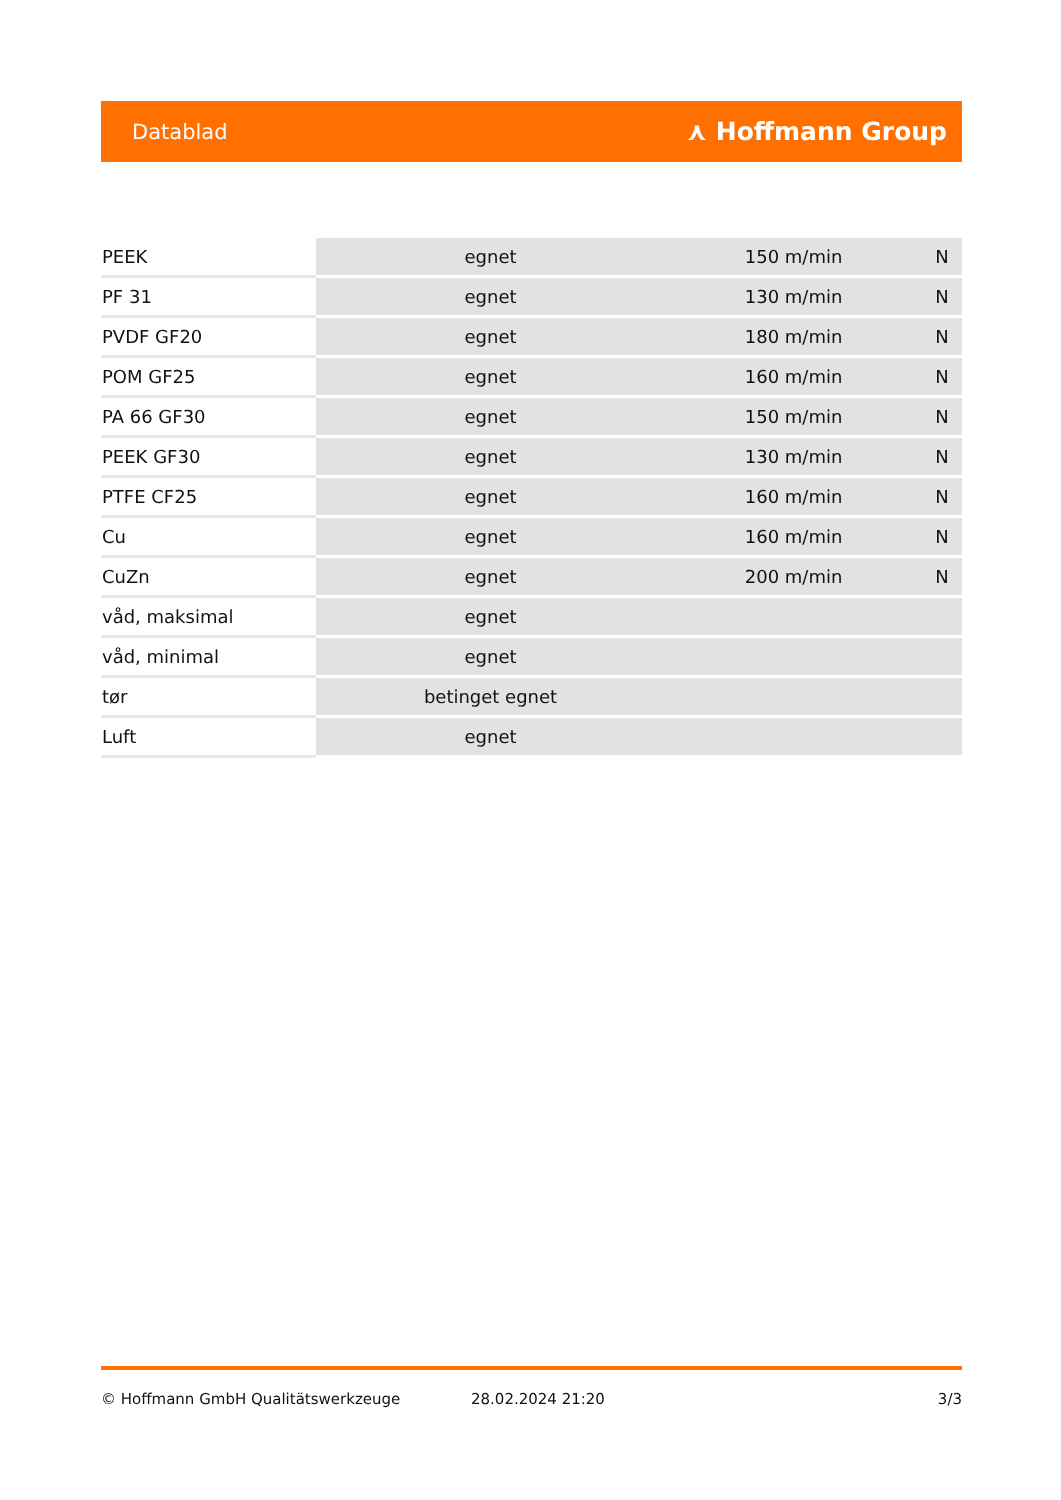Datablad ⋏ Hoffmann Group
| PEEK | egnet | 150 m/min | N |
| PF 31 | egnet | 130 m/min | N |
| PVDF GF20 | egnet | 180 m/min | N |
| POM GF25 | egnet | 160 m/min | N |
| PA 66 GF30 | egnet | 150 m/min | N |
| PEEK GF30 | egnet | 130 m/min | N |
| PTFE CF25 | egnet | 160 m/min | N |
| Cu | egnet | 160 m/min | N |
| CuZn | egnet | 200 m/min | N |
| våd, maksimal | egnet | | |
| våd, minimal | egnet | | |
| tør | betinget egnet | | |
| Luft | egnet | | |
© Hoffmann GmbH Qualitätswerkzeuge 28.02.2024 21:20 3/3